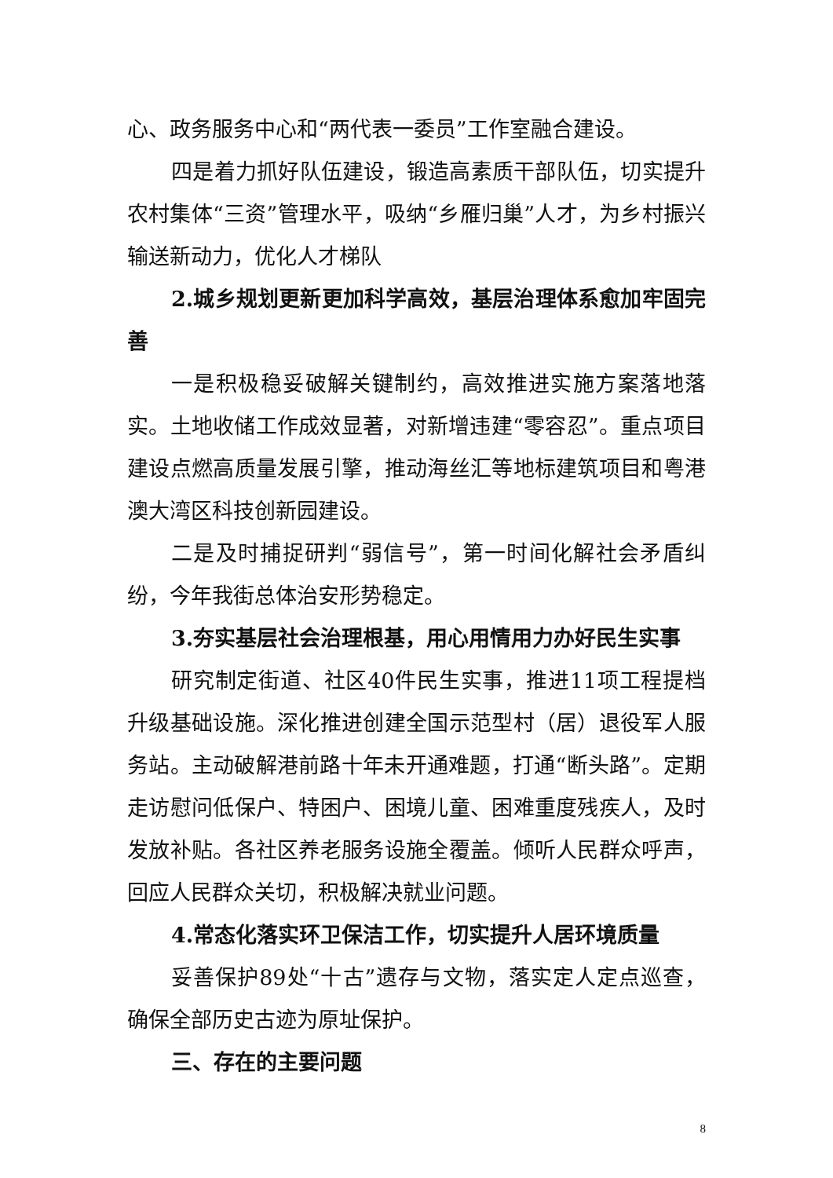心、政务服务中心和“两代表一委员”工作室融合建设。
四是着力抓好队伍建设，锻造高素质干部队伍，切实提升农村集体“三资”管理水平，吸纳“乡雁归巢”人才，为乡村振兴输送新动力，优化人才梯队
2.城乡规划更新更加科学高效，基层治理体系愈加牢固完善
一是积极稳妥破解关键制约，高效推进实施方案落地落实。土地收储工作成效显著，对新增违建“零容忍”。重点项目建设点燃高质量发展引擎，推动海丝汇等地标建筑项目和粤港澳大湾区科技创新园建设。
二是及时捕捉研判“弱信号”，第一时间化解社会矛盾纠纷，今年我街总体治安形势稳定。
3.夯实基层社会治理根基，用心用情用力办好民生实事
研究制定街道、社区40件民生实事，推进11项工程提档升级基础设施。深化推进创建全国示范型村（居）退役军人服务站。主动破解港前路十年未开通难题，打通“断头路”。定期走访慰问低保户、特困户、困境儿童、困难重度残疾人，及时发放补贴。各社区养老服务设施全覆盖。倾听人民群众呼声，回应人民群众关切，积极解决就业问题。
4.常态化落实环卫保洁工作，切实提升人居环境质量
妥善保护89处“十古”遗存与文物，落实定人定点巡查，确保全部历史古迹为原址保护。
三、存在的主要问题
8